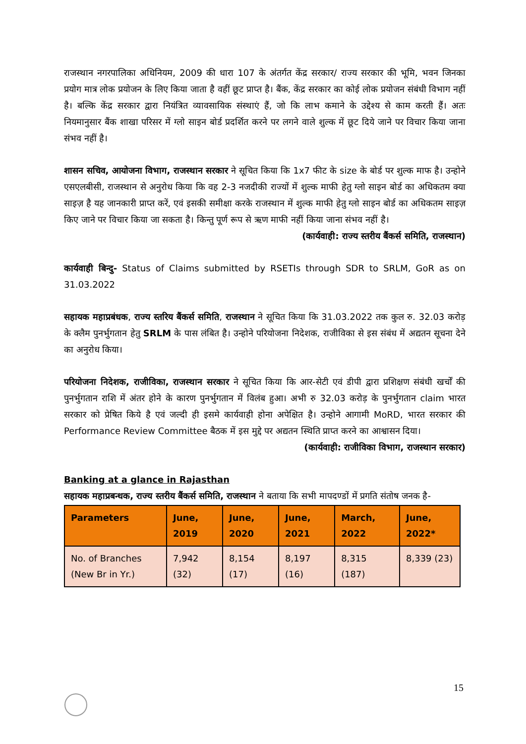राजस्थान नगरपालिका अधिनियम, 2009 की धारा 107 के अंतर्गत केंद्र सरकार/ राज्य सरकार की भूमि, भवन जिनका प्रयोग मात्र लोक प्रयोजन के लिए किया जाता है वहीं छूट प्राप्त है। बैंक, केंद्र सरकार का कोई लोक प्रयोजन संबंधी विभाग नहीं है। बल्कि केंद्र सरकार द्वारा नियंत्रित व्यावसायिक संस्थाएं हैं, जो कि लाभ कमाने के उद्देश्य से काम करती हैं। अतः नियमानुसार बैंक शाखा परिसर में ग्लो साइन बोर्ड प्रदर्शित करने पर लगने वाले शुल्क में छूट दिये जाने पर विचार किया जाना संभव नहीं है।
शासन सचिव, आयोजना विभाग, राजस्थान सरकार ने सूचित किया कि 1x7 फीट के size के बोर्ड पर शुल्क माफ है। उन्होने एसएलबीसी, राजस्थान से अनुरोध किया कि वह 2-3 नजदीकी राज्यों में शुल्क माफी हेतु ग्लो साइन बोर्ड का अधिकतम क्या साइज़ है यह जानकारी प्राप्त करें, एवं इसकी समीक्षा करके राजस्थान में शुल्क माफी हेतु ग्लो साइन बोर्ड का अधिकतम साइज़ किए जाने पर विचार किया जा सकता है। किन्तु पूर्ण रूप से ऋण माफी नहीं किया जाना संभव नहीं है।
(कार्यवाही: राज्य स्तरीय बैंकर्स समिति, राजस्थान)
कार्यवाही बिन्दु- Status of Claims submitted by RSETIs through SDR to SRLM, GoR as on 31.03.2022
सहायक महाप्रबंधक, राज्य स्तरिय बैंकर्स समिति, राजस्थान ने सूचित किया कि 31.03.2022 तक कुल रु. 32.03 करोड़ के क्लैम पुनर्भुगतान हेतु SRLM के पास लंबित है। उन्होने परियोजना निदेशक, राजीविका से इस संबंध में अद्यतन सूचना देने का अनुरोध किया।
परियोजना निदेशक, राजीविका, राजस्थान सरकार ने सूचित किया कि आर-सेटी एवं डीपी द्वारा प्रशिक्षण संबंधी खर्चों की पुनर्भुगतान राशि में अंतर होने के कारण पुनर्भुगतान में विलंब हुआ। अभी रु 32.03 करोड़ के पुनर्भुगतान claim भारत सरकार को प्रेषित किये है एवं जल्दी ही इसमे कार्यवाही होना अपेक्षित है। उन्होने आगामी MoRD, भारत सरकार की Performance Review Committee बैठक में इस मुद्दे पर अद्यतन स्थिति प्राप्त करने का आश्वासन दिया।
(कार्यवाही: राजीविका विभाग, राजस्थान सरकार)
Banking at a glance in Rajasthan
सहायक महाप्रबन्धक, राज्य स्तरीय बैंकर्स समिति, राजस्थान ने बताया कि सभी मापदण्डों में प्रगति संतोष जनक है-
| Parameters | June, 2019 | June, 2020 | June, 2021 | March, 2022 | June, 2022* |
| --- | --- | --- | --- | --- | --- |
| No. of Branches (New Br in Yr.) | 7,942 (32) | 8,154 (17) | 8,197 (16) | 8,315 (187) | 8,339 (23) |
15